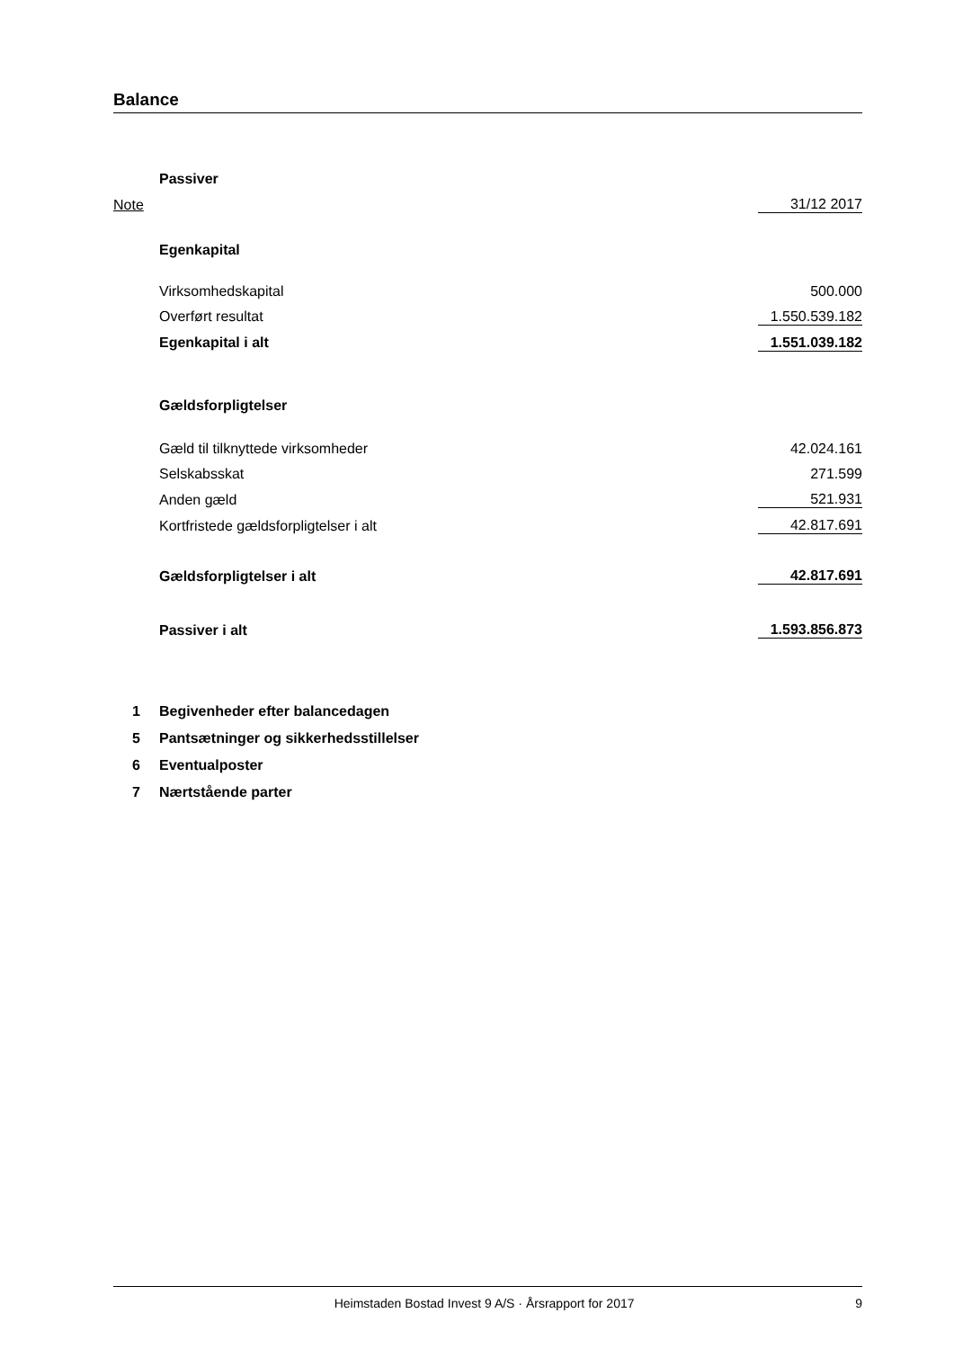Balance
| | Passiver | |
| Note | | 31/12 2017 |
| | Egenkapital | |
| | Virksomhedskapital | 500.000 |
| | Overført resultat | 1.550.539.182 |
| | Egenkapital i alt | 1.551.039.182 |
| | Gældsforpligtelser | |
| | Gæld til tilknyttede virksomheder | 42.024.161 |
| | Selskabsskat | 271.599 |
| | Anden gæld | 521.931 |
| | Kortfristede gældsforpligtelser i alt | 42.817.691 |
| | Gældsforpligtelser i alt | 42.817.691 |
| | Passiver i alt | 1.593.856.873 |
| 1 | Begivenheder efter balancedagen | |
| 5 | Pantsætninger og sikkerhedsstillelser | |
| 6 | Eventualposter | |
| 7 | Nærtstående parter | |
Heimstaden Bostad Invest 9 A/S · Årsrapport for 2017 9